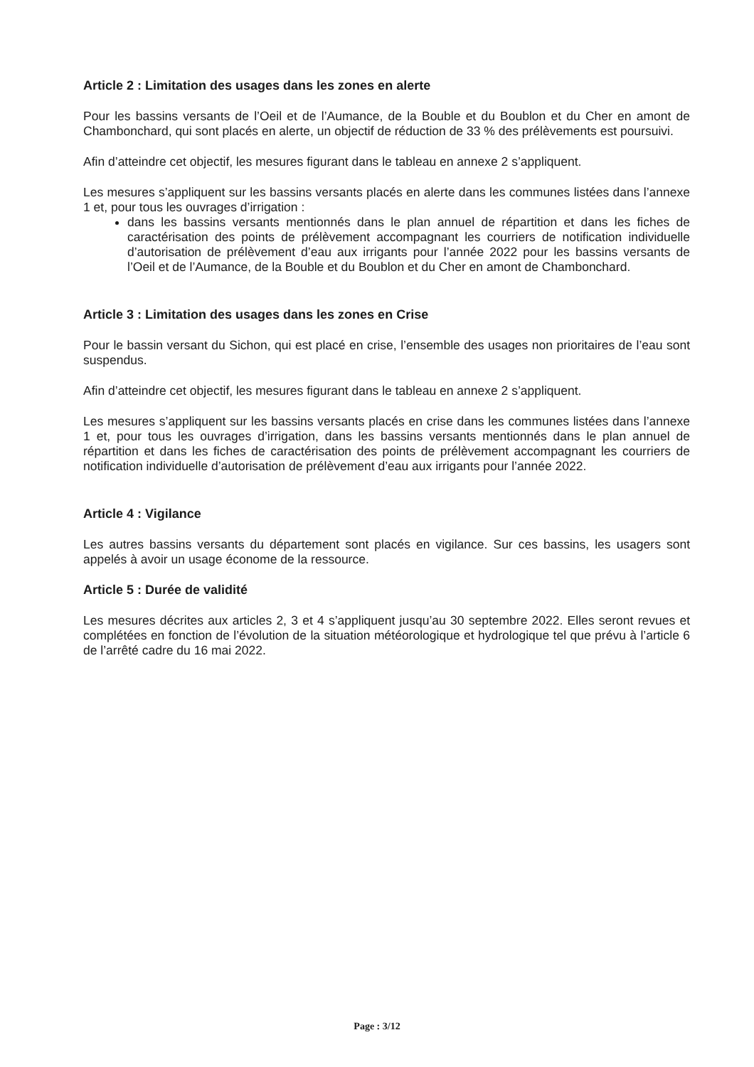Article 2 : Limitation des usages dans les zones en alerte
Pour les bassins versants de l’Oeil et de l’Aumance, de la Bouble et du Boublon et du Cher en amont de Chambonchard, qui sont placés en alerte, un objectif de réduction de 33 % des prélèvements est poursuivi.
Afin d’atteindre cet objectif, les mesures figurant dans le tableau en annexe 2 s’appliquent.
Les mesures s’appliquent sur les bassins versants placés en alerte dans les communes listées dans l’annexe 1 et, pour tous les ouvrages d’irrigation :
dans les bassins versants mentionnés dans le plan annuel de répartition et dans les fiches de caractérisation des points de prélèvement accompagnant les courriers de notification individuelle d’autorisation de prélèvement d’eau aux irrigants pour l’année 2022 pour les bassins versants de l’Oeil et de l’Aumance, de la Bouble et du Boublon et du Cher en amont de Chambonchard.
Article 3 : Limitation des usages dans les zones en Crise
Pour le bassin versant du Sichon, qui est placé en crise, l’ensemble des usages non prioritaires de l’eau sont suspendus.
Afin d’atteindre cet objectif, les mesures figurant dans le tableau en annexe 2 s’appliquent.
Les mesures s’appliquent sur les bassins versants placés en crise dans les communes listées dans l’annexe 1 et, pour tous les ouvrages d’irrigation, dans les bassins versants mentionnés dans le plan annuel de répartition et dans les fiches de caractérisation des points de prélèvement accompagnant les courriers de notification individuelle d’autorisation de prélèvement d’eau aux irrigants pour l’année 2022.
Article 4 : Vigilance
Les autres bassins versants du département sont placés en vigilance. Sur ces bassins, les usagers sont appelés à avoir un usage économe de la ressource.
Article 5 : Durée de validité
Les mesures décrites aux articles 2, 3 et 4 s’appliquent jusqu’au 30 septembre 2022. Elles seront revues et complétées en fonction de l’évolution de la situation météorologique et hydrologique tel que prévu à l’article 6 de l’arrêté cadre du 16 mai 2022.
Page : 3/12